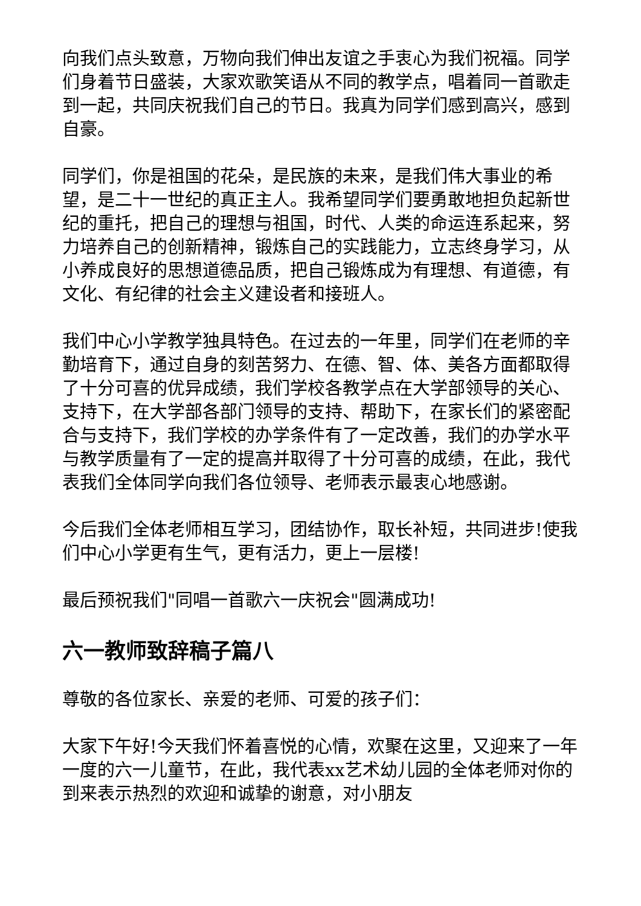向我们点头致意，万物向我们伸出友谊之手衷心为我们祝福。同学们身着节日盛装，大家欢歌笑语从不同的教学点，唱着同一首歌走到一起，共同庆祝我们自己的节日。我真为同学们感到高兴，感到自豪。
同学们，你是祖国的花朵，是民族的未来，是我们伟大事业的希望，是二十一世纪的真正主人。我希望同学们要勇敢地担负起新世纪的重托，把自己的理想与祖国，时代、人类的命运连系起来，努力培养自己的创新精神，锻炼自己的实践能力，立志终身学习，从小养成良好的思想道德品质，把自己锻炼成为有理想、有道德，有文化、有纪律的社会主义建设者和接班人。
我们中心小学教学独具特色。在过去的一年里，同学们在老师的辛勤培育下，通过自身的刻苦努力、在德、智、体、美各方面都取得了十分可喜的优异成绩，我们学校各教学点在大学部领导的关心、支持下，在大学部各部门领导的支持、帮助下，在家长们的紧密配合与支持下，我们学校的办学条件有了一定改善，我们的办学水平与教学质量有了一定的提高并取得了十分可喜的成绩，在此，我代表我们全体同学向我们各位领导、老师表示最衷心地感谢。
今后我们全体老师相互学习，团结协作，取长补短，共同进步!使我们中心小学更有生气，更有活力，更上一层楼!
最后预祝我们"同唱一首歌六一庆祝会"圆满成功!
六一教师致辞稿子篇八
尊敬的各位家长、亲爱的老师、可爱的孩子们：
大家下午好!今天我们怀着喜悦的心情，欢聚在这里，又迎来了一年一度的六一儿童节，在此，我代表xx艺术幼儿园的全体老师对你的到来表示热烈的欢迎和诚挚的谢意，对小朋友